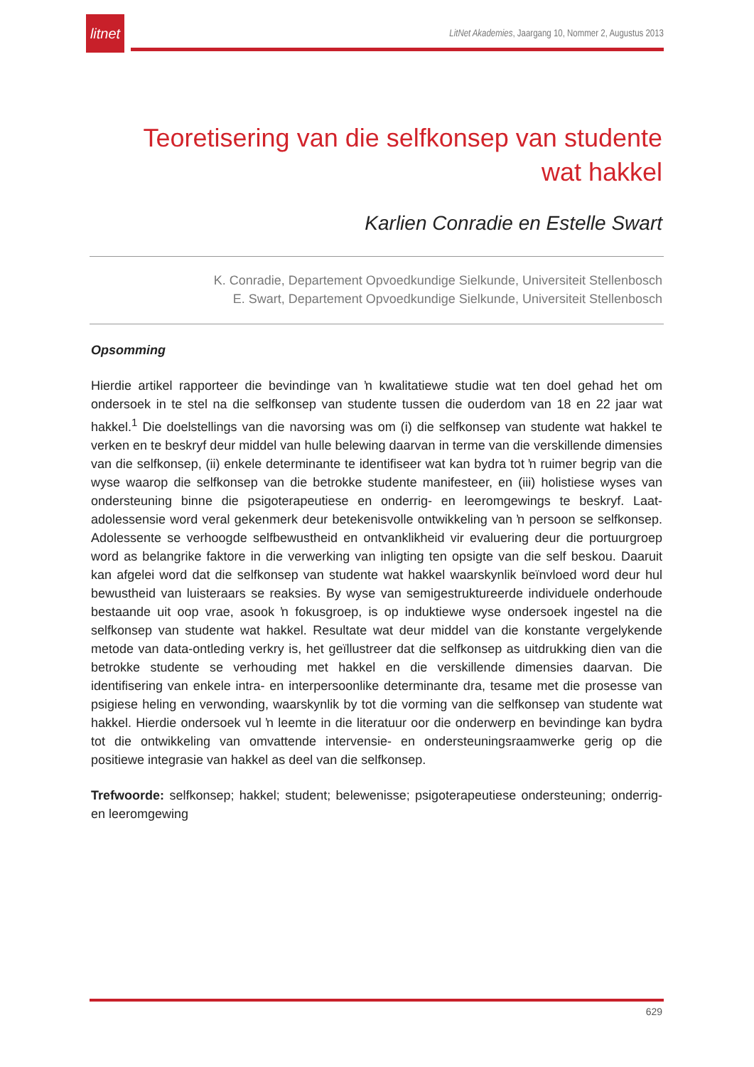litnet
LitNet Akademies, Jaargang 10, Nommer 2, Augustus 2013
Teoretisering van die selfkonsep van studente
wat hakkel
Karlien Conradie en Estelle Swart
K. Conradie, Departement Opvoedkundige Sielkunde, Universiteit Stellenbosch
E. Swart, Departement Opvoedkundige Sielkunde, Universiteit Stellenbosch
Opsomming
Hierdie artikel rapporteer die bevindinge van ŉ kwalitatiewe studie wat ten doel gehad het om ondersoek in te stel na die selfkonsep van studente tussen die ouderdom van 18 en 22 jaar wat hakkel.<sup>1</sup> Die doelstellings van die navorsing was om (i) die selfkonsep van studente wat hakkel te verken en te beskryf deur middel van hulle belewing daarvan in terme van die verskillende dimensies van die selfkonsep, (ii) enkele determinante te identifiseer wat kan bydra tot ŉ ruimer begrip van die wyse waarop die selfkonsep van die betrokke studente manifesteer, en (iii) holistiese wyses van ondersteuning binne die psigoterapeutiese en onderrig- en leeromgewings te beskryf. Laat-adolessensie word veral gekenmerk deur betekenisvolle ontwikkeling van ŉ persoon se selfkonsep. Adolessente se verhoogde selfbewustheid en ontvanklikheid vir evaluering deur die portuurgroep word as belangrike faktore in die verwerking van inligting ten opsigte van die self beskou. Daaruit kan afgelei word dat die selfkonsep van studente wat hakkel waarskynlik beïnvloed word deur hul bewustheid van luisteraars se reaksies. By wyse van semigestruktureerde individuele onderhoude bestaande uit oop vrae, asook ŉ fokusgroep, is op induktiewe wyse ondersoek ingestel na die selfkonsep van studente wat hakkel. Resultate wat deur middel van die konstante vergelykende metode van data-ontleding verkry is, het geïllustreer dat die selfkonsep as uitdrukking dien van die betrokke studente se verhouding met hakkel en die verskillende dimensies daarvan. Die identifisering van enkele intra- en interpersoonlike determinante dra, tesame met die prosesse van psigiese heling en verwonding, waarskynlik by tot die vorming van die selfkonsep van studente wat hakkel. Hierdie ondersoek vul ŉ leemte in die literatuur oor die onderwerp en bevindinge kan bydra tot die ontwikkeling van omvattende intervensie- en ondersteuningsraamwerke gerig op die positiewe integrasie van hakkel as deel van die selfkonsep.
Trefwoorde: selfkonsep; hakkel; student; belewenisse; psigoterapeutiese ondersteuning; onderrig- en leeromgewing
629